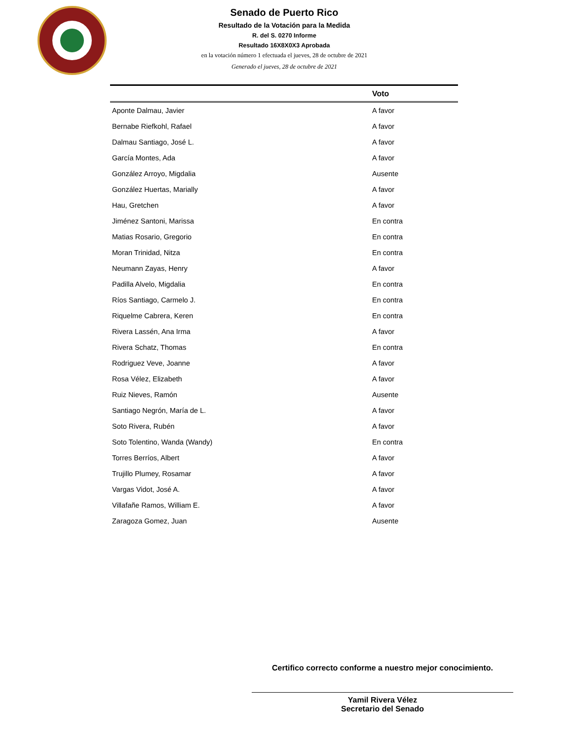Senado de Puerto Rico
Resultado de la Votación para la Medida
R. del S. 0270 Informe
Resultado 16X8X0X3 Aprobada
en la votación número 1 efectuada el jueves, 28 de octubre de 2021
Generado el jueves, 28 de octubre de 2021
| | Voto |
| --- | --- |
| Aponte Dalmau, Javier | A favor |
| Bernabe Riefkohl, Rafael | A favor |
| Dalmau Santiago, José L. | A favor |
| García Montes, Ada | A favor |
| González Arroyo, Migdalia | Ausente |
| González Huertas, Marially | A favor |
| Hau, Gretchen | A favor |
| Jiménez Santoni, Marissa | En contra |
| Matias Rosario, Gregorio | En contra |
| Moran Trinidad, Nitza | En contra |
| Neumann Zayas, Henry | A favor |
| Padilla Alvelo, Migdalia | En contra |
| Ríos Santiago, Carmelo J. | En contra |
| Riquelme Cabrera, Keren | En contra |
| Rivera Lassén, Ana Irma | A favor |
| Rivera Schatz, Thomas | En contra |
| Rodriguez Veve, Joanne | A favor |
| Rosa Vélez, Elizabeth | A favor |
| Ruiz Nieves, Ramón | Ausente |
| Santiago Negrón, María de L. | A favor |
| Soto Rivera, Rubén | A favor |
| Soto Tolentino, Wanda (Wandy) | En contra |
| Torres Berríos, Albert | A favor |
| Trujillo Plumey, Rosamar | A favor |
| Vargas Vidot, José A. | A favor |
| Villafañe Ramos, William E. | A favor |
| Zaragoza Gomez, Juan | Ausente |
Certifico correcto conforme a nuestro mejor conocimiento.
Yamil Rivera Vélez
Secretario del Senado